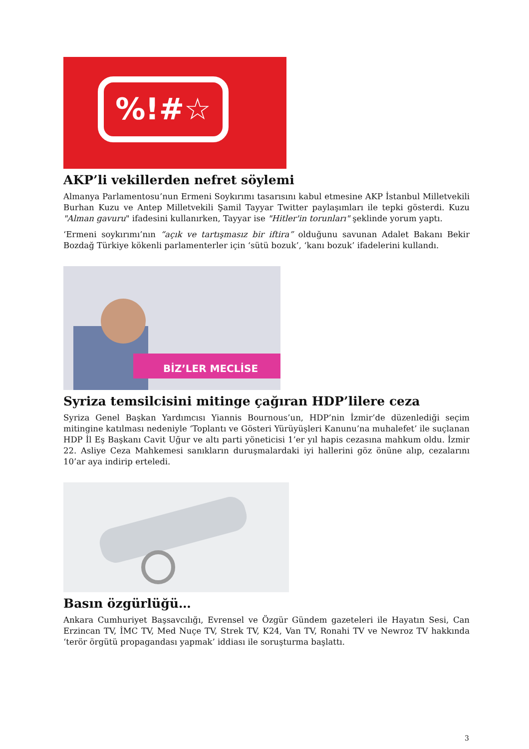%!#☆
AKP’li vekillerden nefret söylemi
Almanya Parlamentosu’nun Ermeni Soykırımı tasarısını kabul etmesine AKP İstanbul Milletvekili Burhan Kuzu ve Antep Milletvekili Şamil Tayyar Twitter paylaşımları ile tepki gösterdi. Kuzu "Alman gavuru" ifadesini kullanırken, Tayyar ise "Hitler'in torunları" şeklinde yorum yaptı.
‘Ermeni soykırımı’nın “açık ve tartışmasız bir iftira” olduğunu savunan Adalet Bakanı Bekir Bozdağ Türkiye kökenli parlamenterler için ‘sütü bozuk’, ‘kanı bozuk’ ifadelerini kullandı.
BİZ’LER MECLİSE
Syriza temsilcisini mitinge çağıran HDP’lilere ceza
Syriza Genel Başkan Yardımcısı Yiannis Bournous’un, HDP’nin İzmir’de düzenlediği seçim mitingine katılması nedeniyle ‘Toplantı ve Gösteri Yürüyüşleri Kanunu’na muhalefet’ ile suçlanan HDP İl Eş Başkanı Cavit Uğur ve altı parti yöneticisi 1’er yıl hapis cezasına mahkum oldu. İzmir 22. Asliye Ceza Mahkemesi sanıkların duruşmalardaki iyi hallerini göz önüne alıp, cezalarını 10’ar aya indirip erteledi.
Basın özgürlüğü…
Ankara Cumhuriyet Başsavcılığı, Evrensel ve Özgür Gündem gazeteleri ile Hayatın Sesi, Can Erzincan TV, İMC TV, Med Nuçe TV, Strek TV, K24, Van TV, Ronahi TV ve Newroz TV hakkında ‘terör örgütü propagandası yapmak’ iddiası ile soruşturma başlattı.
3